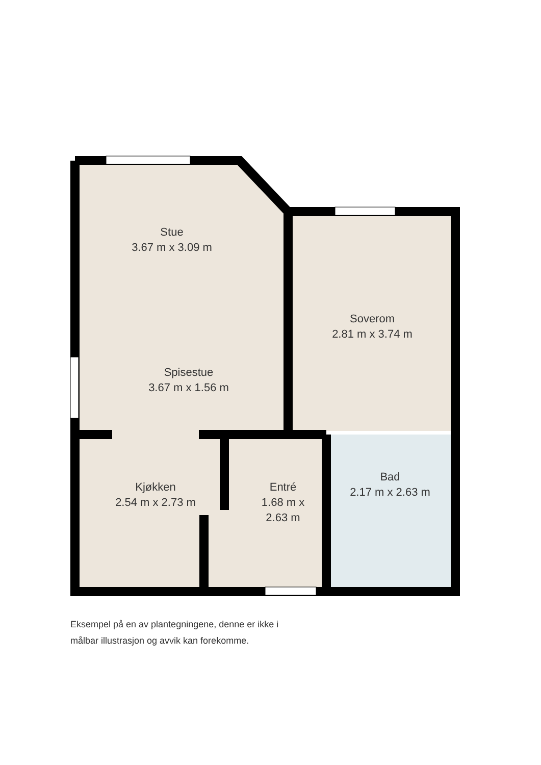Stue
3.67 m x 3.09 m
Soverom
2.81 m x 3.74 m
Spisestue
3.67 m x 1.56 m
Kjøkken
2.54 m x 2.73 m
Entré
1.68 m x 2.63 m
Bad
2.17 m x 2.63 m
Eksempel på en av plantegningene, denne er ikke i
målbar illustrasjon og avvik kan forekomme.